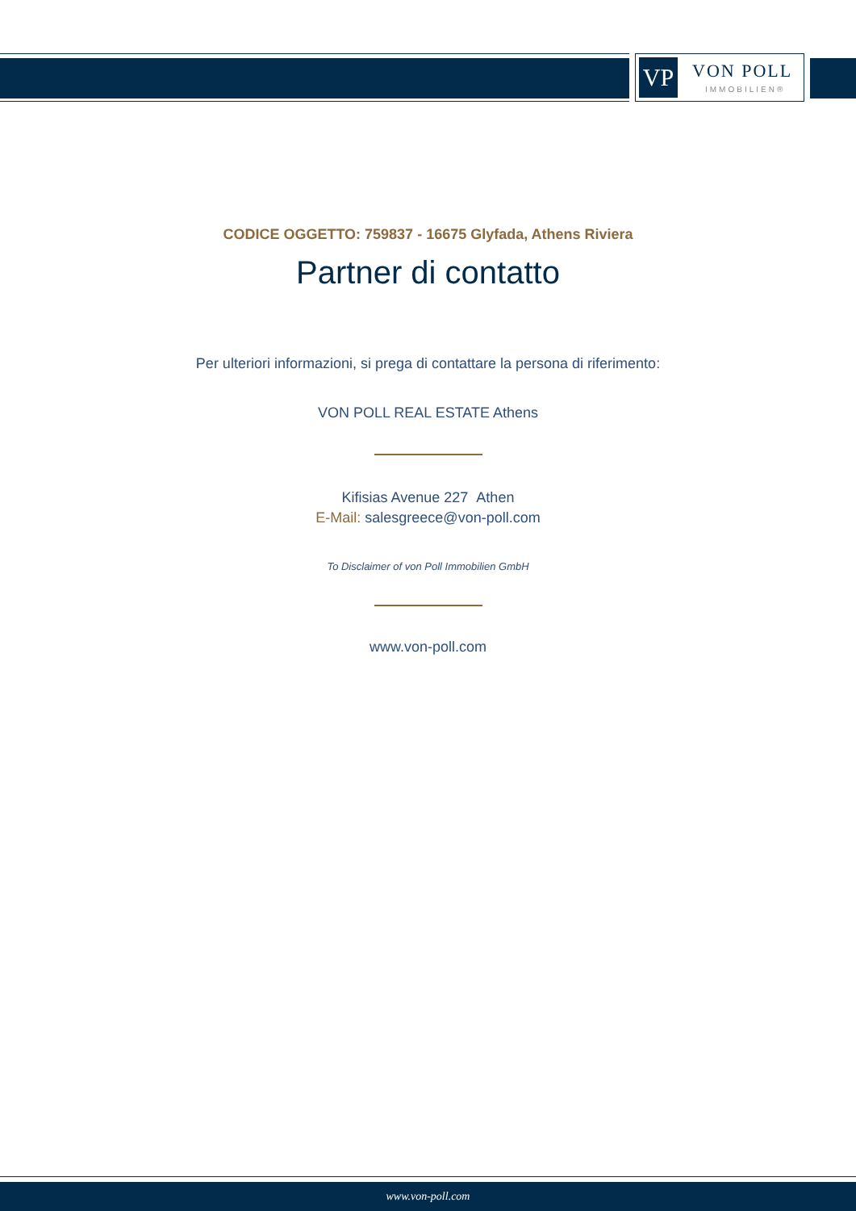VP VON POLL
IMMOBILIEN®
CODICE OGGETTO: 759837 - 16675 Glyfada, Athens Riviera
Partner di contatto
Per ulteriori informazioni, si prega di contattare la persona di riferimento:
VON POLL REAL ESTATE Athens
Kifisias Avenue 227 Athen
E-Mail: salesgreece@von-poll.com
To Disclaimer of von Poll Immobilien GmbH
www.von-poll.com
www.von-poll.com